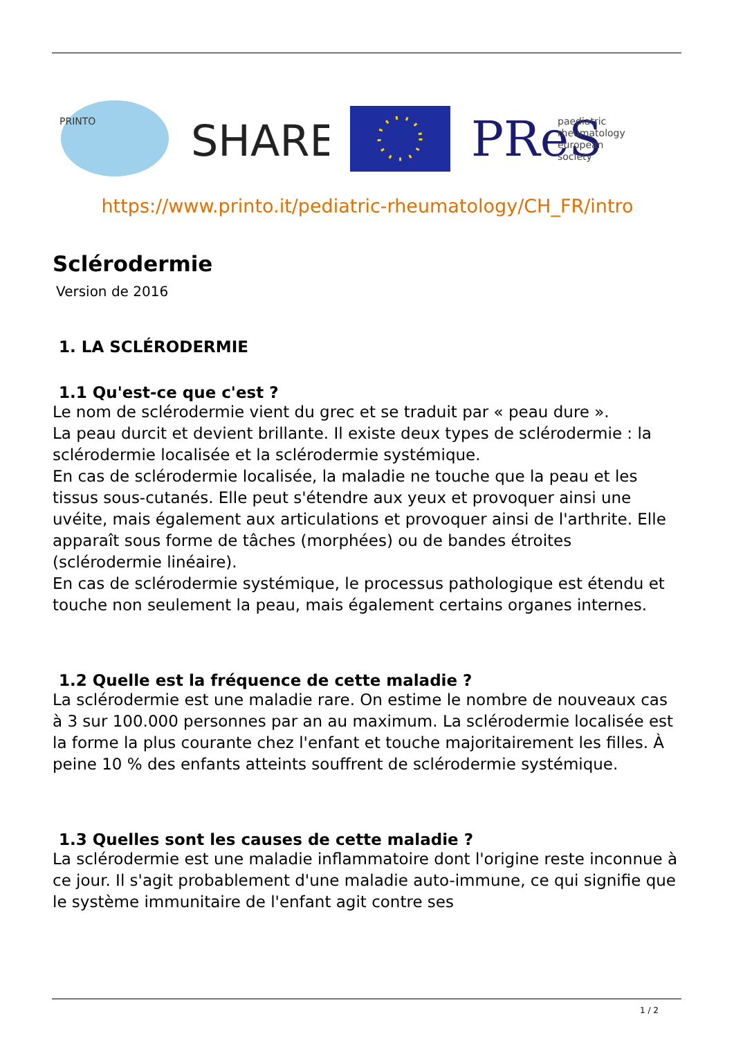PRINTO
SHARE
PReS
paediatric
rheumatology
european
society
https://www.printo.it/pediatric-rheumatology/CH_FR/intro
Sclérodermie
Version de 2016
1. LA SCLÉRODERMIE
1.1 Qu'est-ce que c'est ?
Le nom de sclérodermie vient du grec et se traduit par « peau dure ».
La peau durcit et devient brillante. Il existe deux types de sclérodermie : la sclérodermie localisée et la sclérodermie systémique.
En cas de sclérodermie localisée, la maladie ne touche que la peau et les tissus sous-cutanés. Elle peut s'étendre aux yeux et provoquer ainsi une uvéite, mais également aux articulations et provoquer ainsi de l'arthrite. Elle apparaît sous forme de tâches (morphées) ou de bandes étroites (sclérodermie linéaire).
En cas de sclérodermie systémique, le processus pathologique est étendu et touche non seulement la peau, mais également certains organes internes.
1.2 Quelle est la fréquence de cette maladie ?
La sclérodermie est une maladie rare. On estime le nombre de nouveaux cas à 3 sur 100.000 personnes par an au maximum. La sclérodermie localisée est la forme la plus courante chez l'enfant et touche majoritairement les filles. À peine 10 % des enfants atteints souffrent de sclérodermie systémique.
1.3 Quelles sont les causes de cette maladie ?
La sclérodermie est une maladie inflammatoire dont l'origine reste inconnue à ce jour. Il s'agit probablement d'une maladie auto-immune, ce qui signifie que le système immunitaire de l'enfant agit contre ses
1 / 2